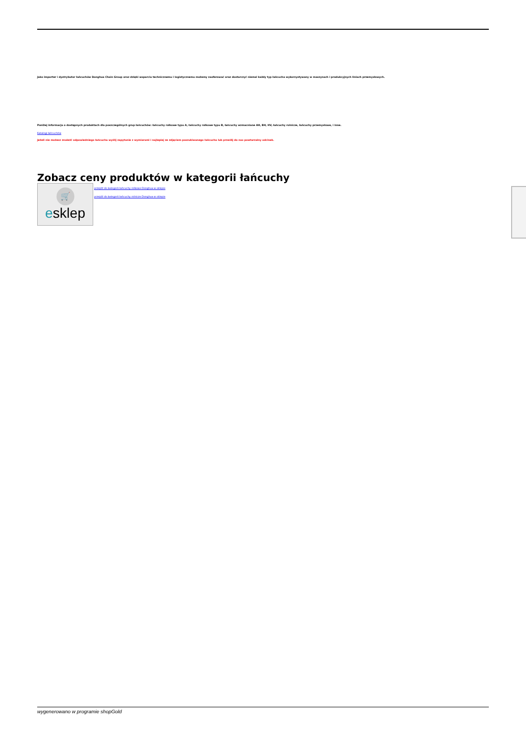Jako importer i dystrybutor łańcuchów Donghua Chain Group oraz dzięki wsparciu technicznemu i logistycznemu możemy zaoferować oraz dostarczyć niemal każdy typ łańcucha wykorzystywany w maszynach i produkcyjnych liniach przemysłowych.
Poniżej informacja o dostępnych produktach dla poszczególnych grup łańcuchów: łańcuchy rolkowe typu A, łańcuchy rolkowe typu B, łańcuchy wzmacniane AH, BH, HV, łańcuchy rolnicze, łańcuchy przemysłowe, i inne.
Katalogi łańcuchów
Jeżeli nie możesz znaleźć odpowiedniego łańcucha wyślij zapytanie z wymiarami i najlepiej ze zdjęciem poszukiwanego łańcucha lub prześlij do nas powtarzalny odcinek.
Zobacz ceny produktów w kategorii łańcuchy
🛒
esklep
przejdź do kategorii łańcuchy rolkowe Donghua w sklepie
przejdź do kategorii łańcuchy rolnicze Donghua w sklepie
wygenerowano w programie shopGold